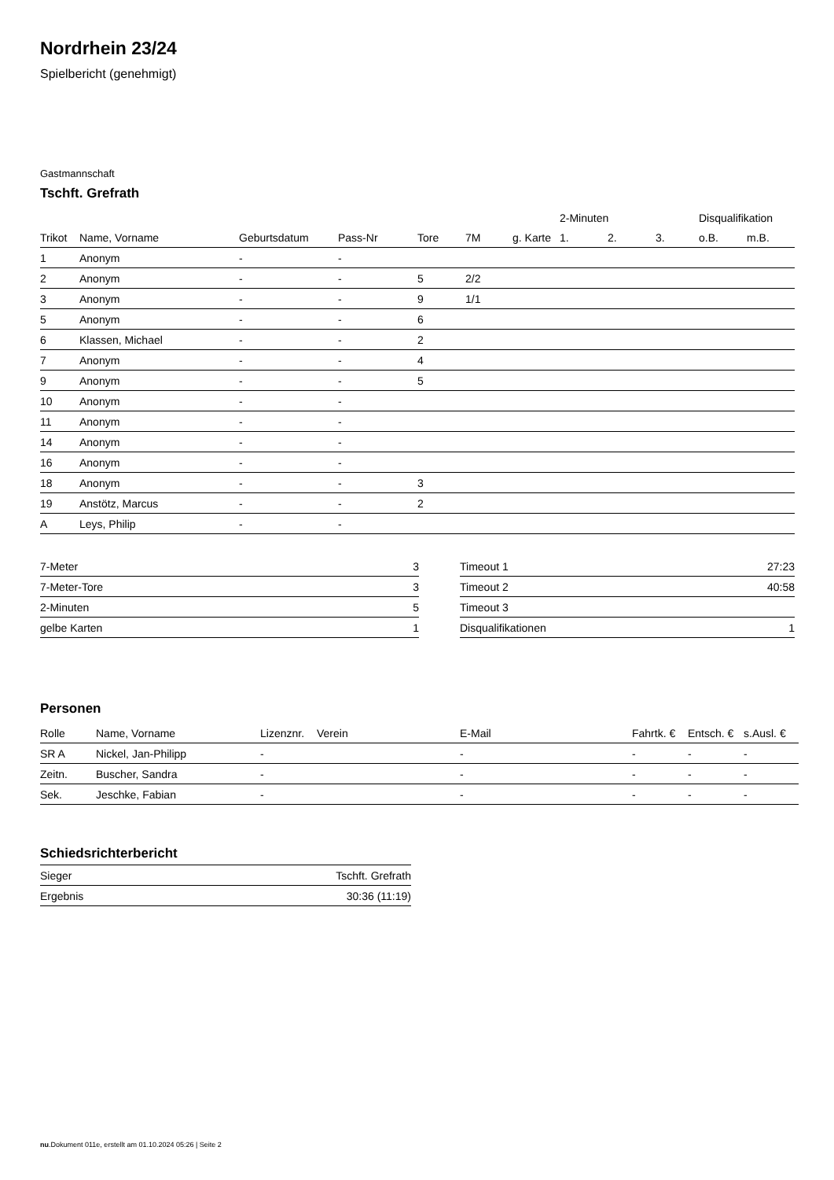Nordrhein 23/24
Spielbericht (genehmigt)
Gastmannschaft
Tschft. Grefrath
| | | | | | | | 2-Minuten | | | Disqualifikation | |
| --- | --- | --- | --- | --- | --- | --- | --- | --- | --- | --- | --- |
| Trikot | Name, Vorname | Geburtsdatum | Pass-Nr | Tore | 7M | g. Karte | 1. | 2. | 3. | o.B. | m.B. |
| 1 | Anonym | - | - | | | | | | | | |
| 2 | Anonym | - | - | 5 | 2/2 | | | | | | |
| 3 | Anonym | - | - | 9 | 1/1 | | | | | | |
| 5 | Anonym | - | - | 6 | | | | | | | |
| 6 | Klassen, Michael | - | - | 2 | | | | | | | |
| 7 | Anonym | - | - | 4 | | | | | | | |
| 9 | Anonym | - | - | 5 | | | | | | | |
| 10 | Anonym | - | - | | | | | | | | |
| 11 | Anonym | - | - | | | | | | | | |
| 14 | Anonym | - | - | | | | | | | | |
| 16 | Anonym | - | - | | | | | | | | |
| 18 | Anonym | - | - | 3 | | | | | | | |
| 19 | Anstötz, Marcus | - | - | 2 | | | | | | | |
| A | Leys, Philip | - | - | | | | | | | | |
| 7-Meter | 3 |
| 7-Meter-Tore | 3 |
| 2-Minuten | 5 |
| gelbe Karten | 1 |
| Timeout 1 | 27:23 |
| Timeout 2 | 40:58 |
| Timeout 3 | |
| Disqualifikationen | 1 |
Personen
| Rolle | Name, Vorname | Lizenznr. | Verein | E-Mail | Fahrtk. € | Entsch. € | s.Ausl. € |
| --- | --- | --- | --- | --- | --- | --- | --- |
| SR A | Nickel, Jan-Philipp | - | | - | - | - | - |
| Zeitn. | Buscher, Sandra | - | | - | - | - | - |
| Sek. | Jeschke, Fabian | - | | - | - | - | - |
Schiedsrichterbericht
| Sieger | Tschft. Grefrath |
| Ergebnis | 30:36 (11:19) |
nu.Dokument 011e, erstellt am 01.10.2024 05:26 | Seite 2